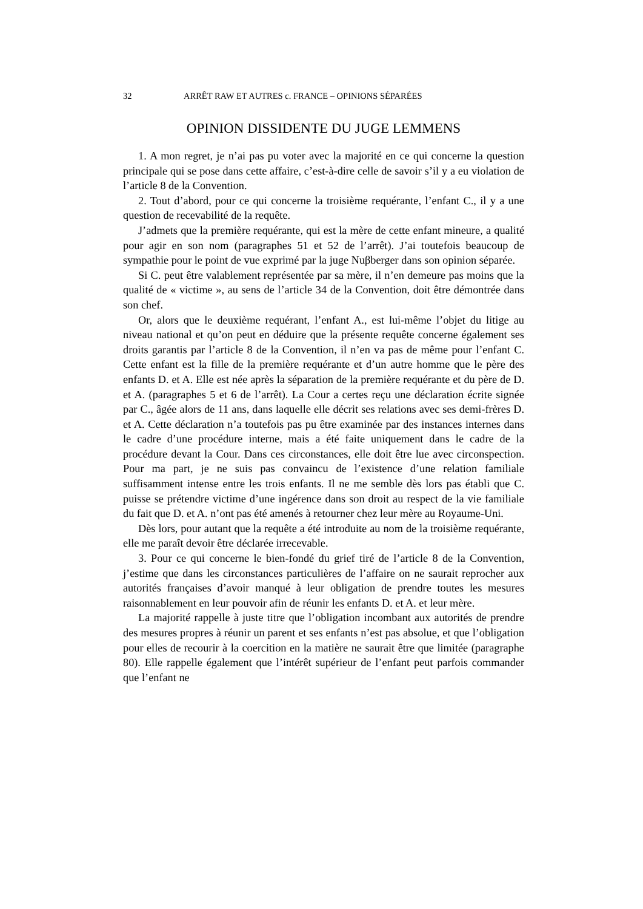32 ARRÊT RAW ET AUTRES c. FRANCE – OPINIONS SÉPARÉES
OPINION DISSIDENTE DU JUGE LEMMENS
1. A mon regret, je n’ai pas pu voter avec la majorité en ce qui concerne la question principale qui se pose dans cette affaire, c’est-à-dire celle de savoir s’il y a eu violation de l’article 8 de la Convention.
2. Tout d’abord, pour ce qui concerne la troisième requérante, l’enfant C., il y a une question de recevabilité de la requête.
J’admets que la première requérante, qui est la mère de cette enfant mineure, a qualité pour agir en son nom (paragraphes 51 et 52 de l’arrêt). J’ai toutefois beaucoup de sympathie pour le point de vue exprimé par la juge Nuβberger dans son opinion séparée.
Si C. peut être valablement représentée par sa mère, il n’en demeure pas moins que la qualité de « victime », au sens de l’article 34 de la Convention, doit être démontrée dans son chef.
Or, alors que le deuxième requérant, l’enfant A., est lui-même l’objet du litige au niveau national et qu’on peut en déduire que la présente requête concerne également ses droits garantis par l’article 8 de la Convention, il n’en va pas de même pour l’enfant C. Cette enfant est la fille de la première requérante et d’un autre homme que le père des enfants D. et A. Elle est née après la séparation de la première requérante et du père de D. et A. (paragraphes 5 et 6 de l’arrêt). La Cour a certes reçu une déclaration écrite signée par C., âgée alors de 11 ans, dans laquelle elle décrit ses relations avec ses demi-frères D. et A. Cette déclaration n’a toutefois pas pu être examinée par des instances internes dans le cadre d’une procédure interne, mais a été faite uniquement dans le cadre de la procédure devant la Cour. Dans ces circonstances, elle doit être lue avec circonspection. Pour ma part, je ne suis pas convaincu de l’existence d’une relation familiale suffisamment intense entre les trois enfants. Il ne me semble dès lors pas établi que C. puisse se prétendre victime d’une ingérence dans son droit au respect de la vie familiale du fait que D. et A. n’ont pas été amenés à retourner chez leur mère au Royaume-Uni.
Dès lors, pour autant que la requête a été introduite au nom de la troisième requérante, elle me paraît devoir être déclarée irrecevable.
3. Pour ce qui concerne le bien-fondé du grief tiré de l’article 8 de la Convention, j’estime que dans les circonstances particulières de l’affaire on ne saurait reprocher aux autorités françaises d’avoir manqué à leur obligation de prendre toutes les mesures raisonnablement en leur pouvoir afin de réunir les enfants D. et A. et leur mère.
La majorité rappelle à juste titre que l’obligation incombant aux autorités de prendre des mesures propres à réunir un parent et ses enfants n’est pas absolue, et que l’obligation pour elles de recourir à la coercition en la matière ne saurait être que limitée (paragraphe 80). Elle rappelle également que l’intérêt supérieur de l’enfant peut parfois commander que l’enfant ne